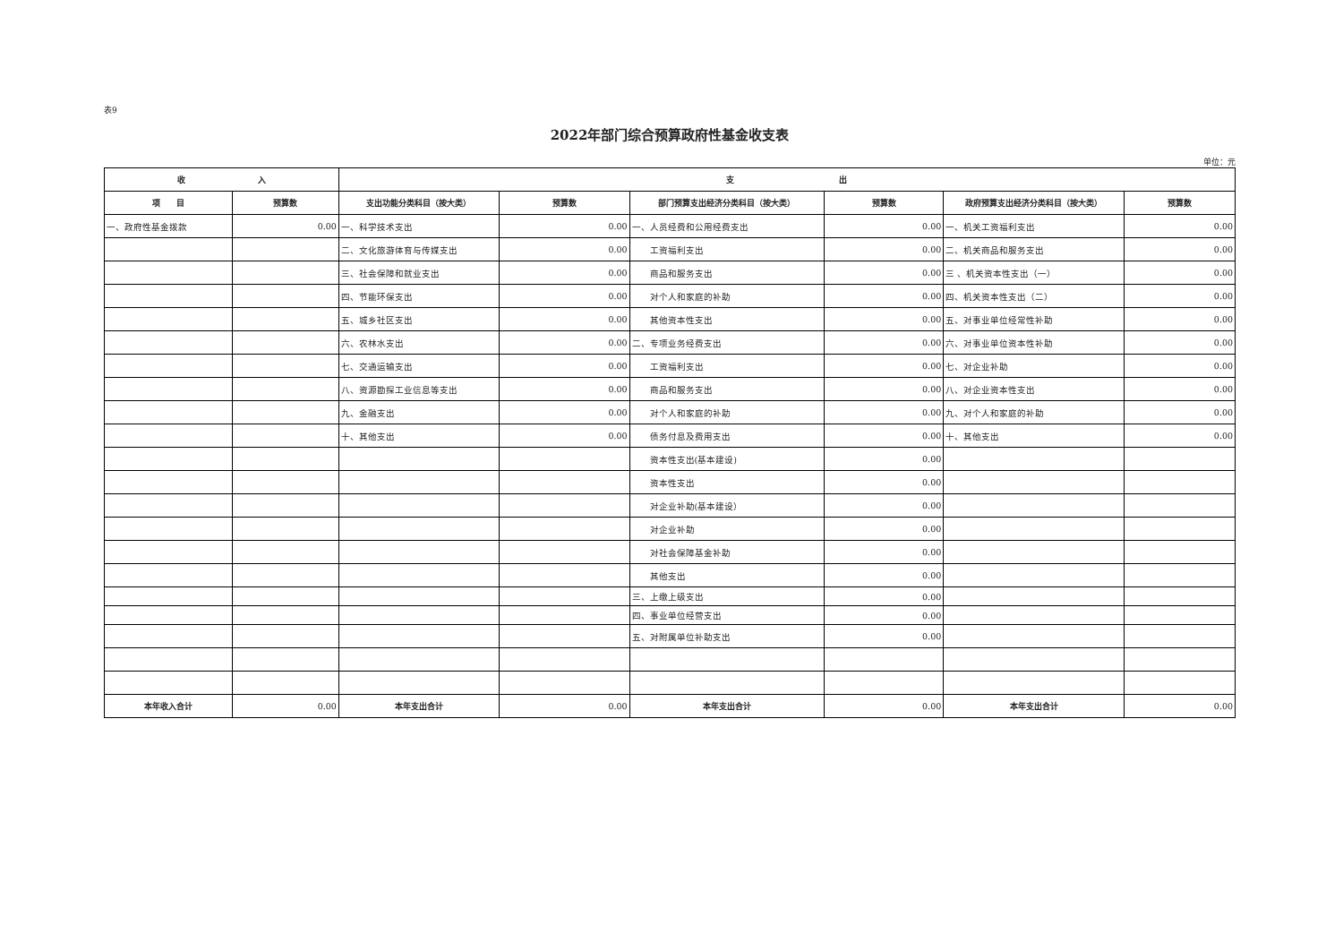表9
2022年部门综合预算政府性基金收支表
单位：元
| 收 入 | | 支 出 | | | | | |
| --- | --- | --- | --- | --- | --- | --- | --- |
| 项 目 | 预算数 | 支出功能分类科目（按大类） | 预算数 | 部门预算支出经济分类科目（按大类） | 预算数 | 政府预算支出经济分类科目（按大类） | 预算数 |
| 一、政府性基金拨款 | 0.00 | 一、科学技术支出 | 0.00 | 一、人员经费和公用经费支出 | 0.00 | 一、机关工资福利支出 | 0.00 |
| | | 二、文化旅游体育与传媒支出 | 0.00 | 工资福利支出 | 0.00 | 二、机关商品和服务支出 | 0.00 |
| | | 三、社会保障和就业支出 | 0.00 | 商品和服务支出 | 0.00 | 三 、机关资本性支出（一） | 0.00 |
| | | 四、节能环保支出 | 0.00 | 对个人和家庭的补助 | 0.00 | 四、机关资本性支出（二） | 0.00 |
| | | 五、城乡社区支出 | 0.00 | 其他资本性支出 | 0.00 | 五、对事业单位经常性补助 | 0.00 |
| | | 六、农林水支出 | 0.00 | 二、专项业务经费支出 | 0.00 | 六、对事业单位资本性补助 | 0.00 |
| | | 七、交通运输支出 | 0.00 | 工资福利支出 | 0.00 | 七、对企业补助 | 0.00 |
| | | 八、资源勘探工业信息等支出 | 0.00 | 商品和服务支出 | 0.00 | 八、对企业资本性支出 | 0.00 |
| | | 九、金融支出 | 0.00 | 对个人和家庭的补助 | 0.00 | 九、对个人和家庭的补助 | 0.00 |
| | | 十、其他支出 | 0.00 | 债务付息及费用支出 | 0.00 | 十、其他支出 | 0.00 |
| | | | | 资本性支出(基本建设) | 0.00 | | |
| | | | | 资本性支出 | 0.00 | | |
| | | | | 对企业补助(基本建设） | 0.00 | | |
| | | | | 对企业补助 | 0.00 | | |
| | | | | 对社会保障基金补助 | 0.00 | | |
| | | | | 其他支出 | 0.00 | | |
| | | | | 三、上缴上级支出 | 0.00 | | |
| | | | | 四、事业单位经营支出 | 0.00 | | |
| | | | | 五、对附属单位补助支出 | 0.00 | | |
| 本年收入合计 | 0.00 | 本年支出合计 | 0.00 | 本年支出合计 | 0.00 | 本年支出合计 | 0.00 |